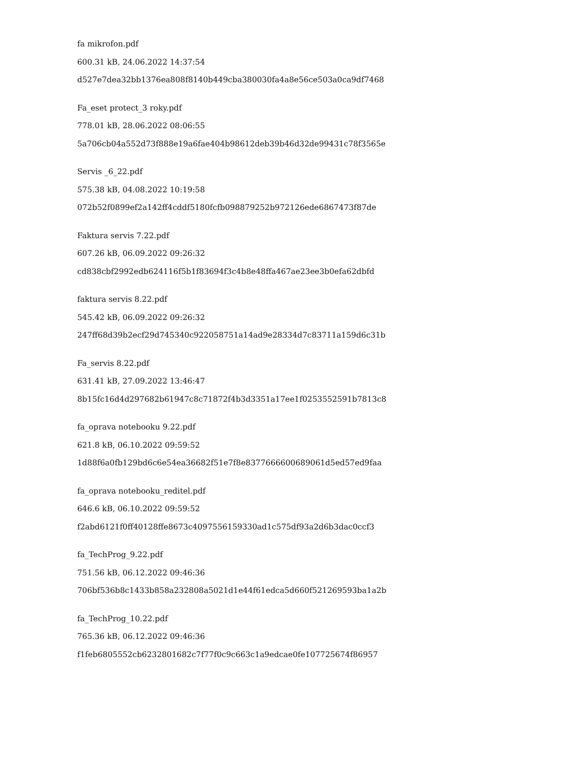fa mikrofon.pdf
600.31 kB, 24.06.2022 14:37:54
d527e7dea32bb1376ea808f8140b449cba380030fa4a8e56ce503a0ca9df7468
Fa_eset protect_3 roky.pdf
778.01 kB, 28.06.2022 08:06:55
5a706cb04a552d73f888e19a6fae404b98612deb39b46d32de99431c78f3565e
Servis _6_22.pdf
575.38 kB, 04.08.2022 10:19:58
072b52f0899ef2a142ff4cddf5180fcfb098879252b972126ede6867473f87de
Faktura servis 7.22.pdf
607.26 kB, 06.09.2022 09:26:32
cd838cbf2992edb624116f5b1f83694f3c4b8e48ffa467ae23ee3b0efa62dbfd
faktura servis 8.22.pdf
545.42 kB, 06.09.2022 09:26:32
247ff68d39b2ecf29d745340c922058751a14ad9e28334d7c83711a159d6c31b
Fa_servis 8.22.pdf
631.41 kB, 27.09.2022 13:46:47
8b15fc16d4d297682b61947c8c71872f4b3d3351a17ee1f0253552591b7813c8
fa_oprava notebooku 9.22.pdf
621.8 kB, 06.10.2022 09:59:52
1d88f6a0fb129bd6c6e54ea36682f51e7f8e8377666600689061d5ed57ed9faa
fa_oprava notebooku_reditel.pdf
646.6 kB, 06.10.2022 09:59:52
f2abd6121f0ff40128ffe8673c4097556159330ad1c575df93a2d6b3dac0ccf3
fa_TechProg_9.22.pdf
751.56 kB, 06.12.2022 09:46:36
706bf536b8c1433b858a232808a5021d1e44f61edca5d660f521269593ba1a2b
fa_TechProg_10.22.pdf
765.36 kB, 06.12.2022 09:46:36
f1feb6805552cb6232801682c7f77f0c9c663c1a9edcae0fe107725674f86957